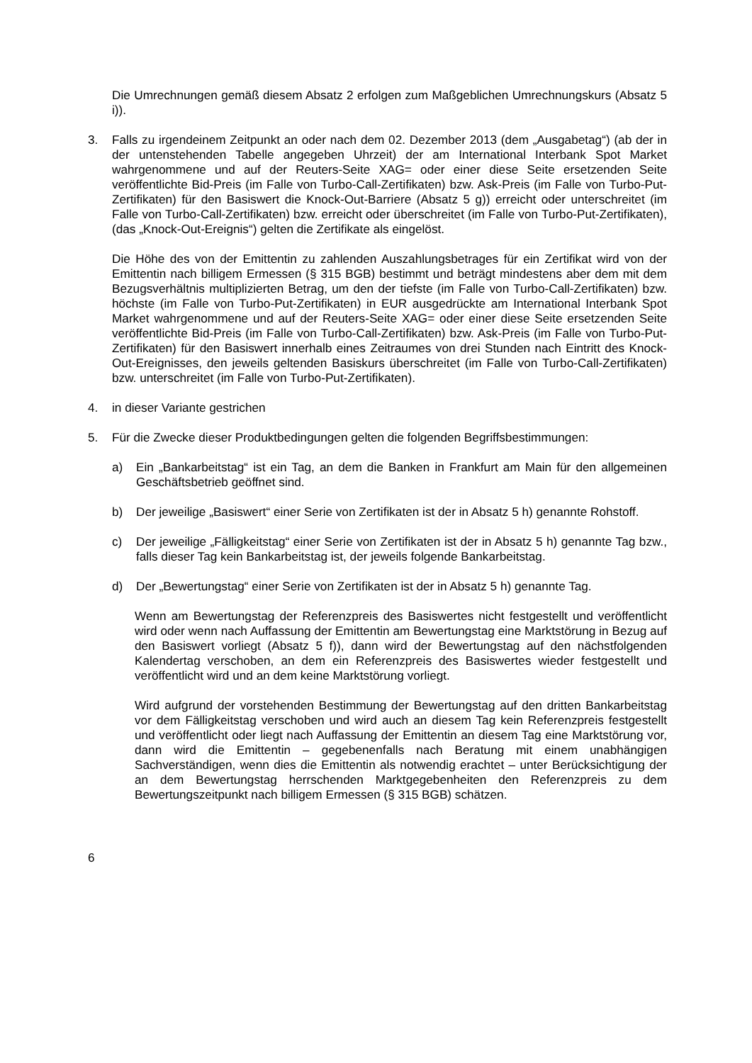Die Umrechnungen gemäß diesem Absatz 2 erfolgen zum Maßgeblichen Umrechnungs­kurs (Absatz 5 i)).
3. Falls zu irgendeinem Zeitpunkt an oder nach dem 02. Dezember 2013 (dem „Ausgabetag“) (ab der in der untenstehenden Tabelle angegeben Uhrzeit) der am International Interbank Spot Market wahrgenommene und auf der Reuters-Seite XAG= oder einer diese Seite ersetzenden Seite veröffentlichte Bid-Preis (im Falle von Turbo-Call-Zertifikaten) bzw. Ask-Preis (im Falle von Turbo-Put-Zertifikaten) für den Basiswert die Knock-Out-Barriere (Absatz 5 g)) erreicht oder unterschreitet (im Falle von Turbo-Call-Zertifikaten) bzw. erreicht oder überschreitet (im Falle von Turbo-Put-Zertifikaten), (das „Knock-Out-Ereignis“) gelten die Zertifikate als eingelöst.
Die Höhe des von der Emittentin zu zahlenden Auszahlungsbetrages für ein Zertifikat wird von der Emittentin nach billigem Ermessen (§ 315 BGB) bestimmt und beträgt mindestens aber dem mit dem Bezugsverhältnis multiplizierten Betrag, um den der tiefste (im Falle von Turbo-Call-Zertifikaten) bzw. höchste (im Falle von Turbo-Put-Zertifikaten) in EUR ausgedrückte am International Interbank Spot Market wahrgenommene und auf der Reuters-Seite XAG= oder einer diese Seite ersetzenden Seite veröffentlichte Bid-Preis (im Falle von Turbo-Call-Zertifikaten) bzw. Ask-Preis (im Falle von Turbo-Put-Zertifikaten) für den Basiswert innerhalb eines Zeitraumes von drei Stunden nach Eintritt des Knock-Out-Ereignisses, den jeweils geltenden Basiskurs überschreitet (im Falle von Turbo-Call-Zertifikaten) bzw. unterschreitet (im Falle von Turbo-Put-Zertifikaten).
4. in dieser Variante gestrichen
5. Für die Zwecke dieser Produktbedingungen gelten die folgenden Begriffsbestimmungen:
a) Ein „Bankarbeitstag“ ist ein Tag, an dem die Banken in Frankfurt am Main für den allgemeinen Geschäftsbetrieb geöffnet sind.
b) Der jeweilige „Basiswert“ einer Serie von Zertifikaten ist der in Absatz 5 h) genannte Rohstoff.
c) Der jeweilige „Fälligkeitstag“ einer Serie von Zertifikaten ist der in Absatz 5 h) genannte Tag bzw., falls dieser Tag kein Bankarbeitstag ist, der jeweils folgende Bankarbeitstag.
d) Der „Bewertungstag“ einer Serie von Zertifikaten ist der in Absatz 5 h) genannte Tag.
Wenn am Bewertungstag der Referenzpreis des Basiswertes nicht festgestellt und veröffentlicht wird oder wenn nach Auffassung der Emittentin am Bewertungstag eine Marktstörung in Bezug auf den Basiswert vorliegt (Absatz 5 f)), dann wird der Bewertungstag auf den nächstfolgenden Kalendertag verschoben, an dem ein Referenzpreis des Basiswertes wieder festgestellt und veröffentlicht wird und an dem keine Marktstörung vorliegt.
Wird aufgrund der vorstehenden Bestimmung der Bewertungstag auf den dritten Bankarbeitstag vor dem Fälligkeitstag verschoben und wird auch an diesem Tag kein Referenzpreis festgestellt und veröffentlicht oder liegt nach Auffassung der Emittentin an diesem Tag eine Marktstörung vor, dann wird die Emittentin – gegebenenfalls nach Beratung mit einem unabhängigen Sachverständigen, wenn dies die Emittentin als notwendig erachtet – unter Berücksichtigung der an dem Bewertungstag herrschenden Marktgegebenheiten den Referenzpreis zu dem Bewertungszeitpunkt nach billigem Ermessen (§ 315 BGB) schätzen.
6